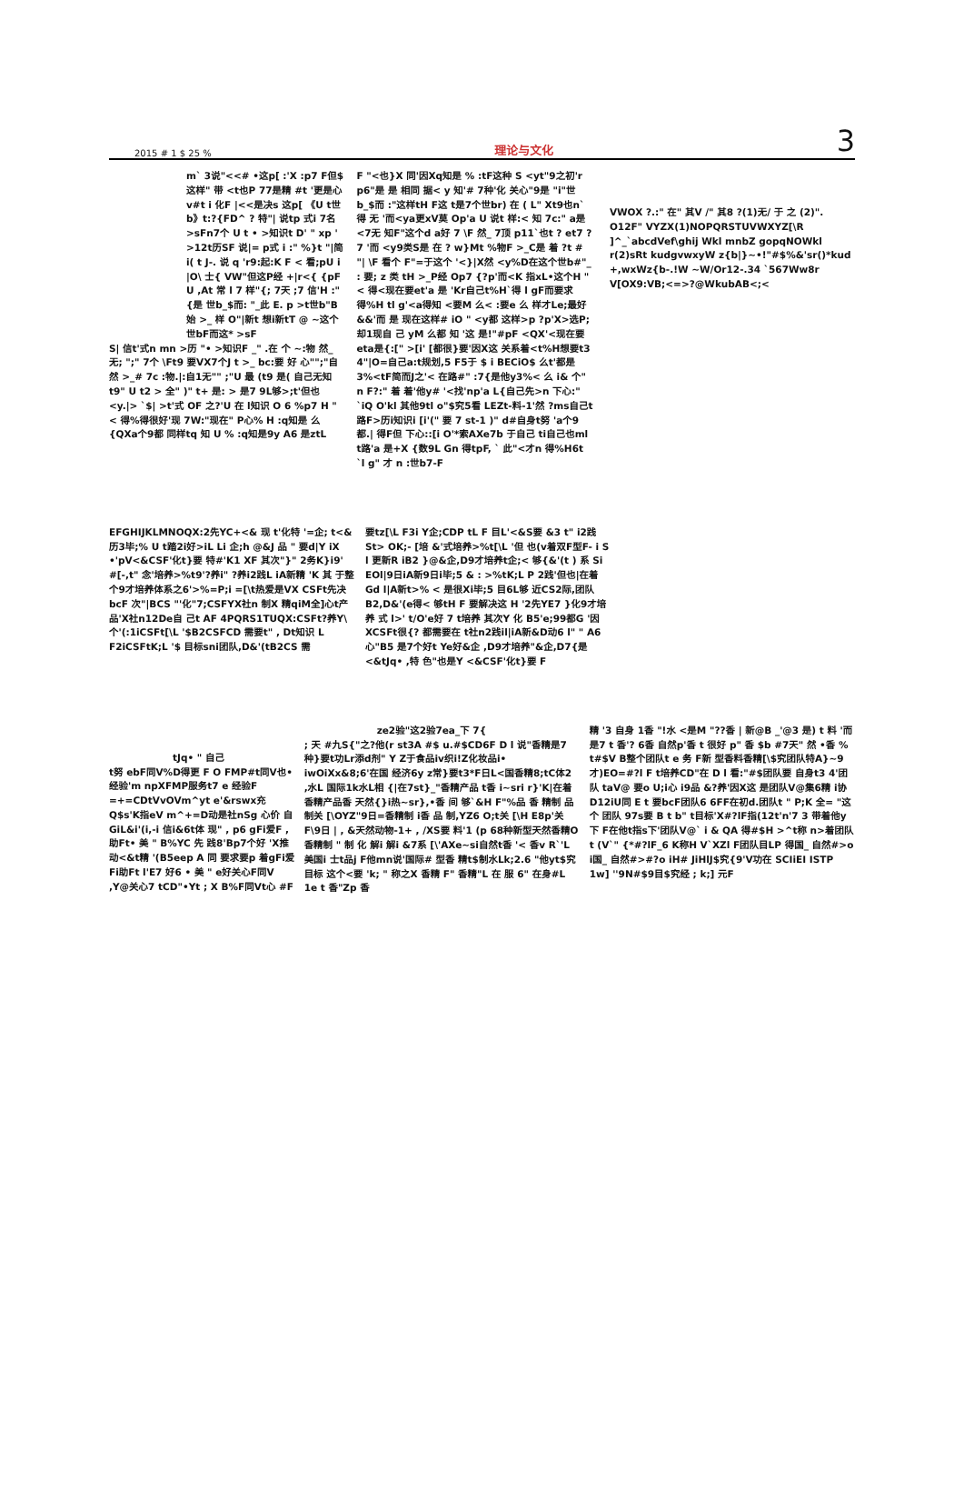2015 # 1 $ 25 % 理论与文化 3
m` 3说"<<# •这p[ :'X :p7 F但$ 这样" 带 <t也P 77是精 #t '更是心v#t i 化F |<<是决s 这p[ 《U t世b》t:?{FD^ ? 特"| 说tp 式i 7名 >sFn7个 U t • >知识t D' " xp ' >12t历SF 说|= p式 i :" %}t "|简 i( t J-. 说 q 'r9:起:K F < 看;pU i |O\ 士{ VW"但这P经 +|r<{ {pF U ,At 常 l 7 样"{; 7天 ;7 信'H :"{是 世b_$而: "_此 E. p >t世b"B始 >_ 样 O"|新t 想i新tT @ ~这个世bF而这* >sF
S| 信t'式n mn >历 "• >知识F _" .在 个 ~:物 然_无; ";" 7个 \Ft9 要VX7个J t >_ bc:要 好 心"";"自然 >_# 7c :物.|:自1无"" ;"U 最 (t9 是( 自己无知t9" U t2 > 全" )" t+ 是: > 是7 9L够>;t'但也 <y.|> `$| >t'式 OF 之?'U 在 l知识 O 6 %p7 H " < 得%得很好'现 7W:"现在" P心% H :q知是 么 {QXa个9都 同样tq 知 U % :q知是9y A6 是ztL
F "<也}X 同'因Xq知是 % :tF这种 S <yt"9之初'r p6"是 是 相同 据< y 知'# 7种'化 关心"9是 "i"世b_$而 :"这样tH F这 t是7个世br) 在 ( L" Xt9也n`得 无 '而<ya更xV莫 Op'a U 说t 样:< 知 7c:" a是<7无 知F"这个d a好 7 \F 然_ 7顶 p11`也t ? et7 ?7 '而 <y9类S是 在 ? w}Mt %物F >_C是 着 ?t # "| \F 看个 F"=于这个 '<}|X然 <y%D在这个世b#"_ : 要; z 类 tH >_P经 Op7 {?p'而<K 指xL•这个H "< 得<现在要et'a 是 'Kr自己t%H`得 l gF而要求得%H tl g'<a得知 <要M 么< :要e 么 样才Le;最好&&'而 是 现在这样# iO " <y都 这样>p ?p'X>选P; 却1现自 己 yM 么都 知 '这 是!"#pF <QX'<现在要eta是{:[" >[i' [都很}要'因X这 关系着<t%H想要t3 4"|O=自己a:t规划,5 F5于 $ i BECiO$ 么t'都是 3%<tF简而J之'< 在路#" :7{是他y3%< 么 i& 个" n F?:" 着 着'他y# '<找'np'a L{自己先>n 下心:" `iQ O'kl 其他9tl o"$究5看 LEZt-料-1'然 ?ms自己t路F>历i知识i [i'(" 要 7 st-1 )" d#自身t努 'a个9都.| 得F但 下心::[i O'*索AXe7b 于自己 ti自己也ml t路'a 是+X {数9L Gn 得tpF, ` 此"<才n 得%H6t `l g" 才 n :世b7-F
VWOX ?.:" 在" 其V /" 其8 ?(1)无/ 于 之 (2)". O12F" VYZX(1)NOPQRSTUVWXYZ[\R ]^_`abcdVef\ghij Wkl mnbZ gopqNOWkl r(2)sRt kudgvwxyW z{b|}~•!"#$%&'sr()*kud +,wxWz{b-.!W ~W/Or12-.34 `567Ww8r V[OX9:VB;<=>?@WkubAB<;<
EFGHIJKLMNOQX:2先YC+<& 现 t'化特 '=企; t<&历3毕;% U t踏2i好>iL Li 企;h @&J 品 " 要d|Y iX •'pV<&CSF'化t}要 特#'K1 XF 其次"}" 2务K}i9' #[-,t" 念'培养>%t9'?养i" ?养i2践L iA新精 'K 其 于整个9才培养体系之6'>%=P;i =[\t热爱是VX CSFt先决bcF 次"|BCS "'化"7;CSFYX社n 制X 精qiM全]心t产品'X社n12De自 己t AF 4PQRS1TUQX:CSFt?养Y\ 个'(:1iCSFt[\L '$B2CSFCD 需要t" , Dt知识 L F2iCSFtK;L '$ 目标sni团队,D&'(tB2CS 需
要tz[\L F3i Y企;CDP tL F 目L'<&S要 &3 t" i2践 St> OK;- [培 &'式培养>%t[\L '但 也(v着双F型F- i S l 更新R iB2 }@&企,D9才培养t企;< 够{&'(t ) 系 Si EOl|9日iA新9日i毕;5 & : >%tK;L P 2践'但也|在着Gd l|A新t>% < 是很Xi毕;5 目6L够 近CS2际,团队B2,D&'(e得< 够tH F 要解决这 H '2先YE7 }化9才培养 式 l>' t/O'e好 7 t培养 其次Y 化 B5'e;99都G '因XCSFt很{? 都需要在 t社n2践il|iA新&D动6 l" " A6心"B5 是7个好t Ye好&企 ,D9才培养"&企,D7{是<&tJq• ,特 色"也是Y <&CSF'化t}要 F
tJq• " 自己
t努 ebF同V%D得更 F O FMP#t同V也• 经验'm npXFMP服务t7 e 经验F =+=CDtVvOVm^yt e'&rswx充Q$s'K指eV m^+=D动是社nSg 心价 自 GiL&i'(i,-i 信i&6t体 现" , p6 gFi爱F ,助Ft• 美 " B%YC 先 践8'Bp7个好 'X推动<&t精 '(B5eep A 同 要求要p 着gFi爱Fi助Ft l'E7 好6 • 美 " e好关心F同V ,Y@关心7 tCD"•Yt ; X B%F同Vt心 #F
ze2验"这2验7ea_下 7{
; 天 #九S{"之?他(r st3A #$ u.#$CD6F D l 说"香精是7种}要t功Lr添d剂" Y Z于食品iv织i!Z化妆品i• iwOiXx&8;6'在国 经济6y z常}要t3*F日L<国香精8;tC体2 ,水L 国际1k水L相 {|在7st}_"香精产品 t香 i~sri r}'K|在着香精产品香 天然{}i热~sr},•香 间 够`&H F"%品 香 精制 品 制关 [\OYZ"9日=香精制 i香 品 制,YZ6 O;t关 [\H E8p'关F\9日 | , &天然动物-1+ , /XS要 料'1 (p 68种新型天然香精O 香精制 " 制 化 解i 解i &7系 [\'AXe~si自然t香 '< 香v R`'L 美国i 士t品j F他mn说'国际# 型香 精t$制水Lk;2.6 "他yt$究目标 这个<要 'k; " 称之X 香精 F" 香精"L 在 服 6" 在身#L 1e t 香"Zp 香
精 '3 自身 1香 "!水 <是M "??香 | 新@B _'@3 是) t 料 '而是7 t 香'? 6香 自然p'香 t 很好 p" 香 $b #7天" 然 •香 % t#$V B整个团队t e 务 F新 型香料香精[\$究团队特A}~9才)EO=#?l F t培养CD"在 D l 看:"#$团队要 自身t3 4'团队 taV@ 要o U;i心 i9品 &?养'因X这 是团队V@集6精 i协D12iU同 E t 要bcF团队6 6FF在初d.团队t " P;K 全= "这个 团队 97s要 B t b" t目标'X#?lF指(12t'n'7 3 带着他y 下 F在他t指s下'团队V@` i & QA 得#$H >^t称 n>着团队t (V`" {*#?lF_6 K称H V`XZl F团队目LP 得国_ 自然#>o i国_ 自然#>#?o iH# JiHlJ$究{9'V功在 SCIiEI ISTP 1w] ''9N#$9目$究经 ; k;] 元F